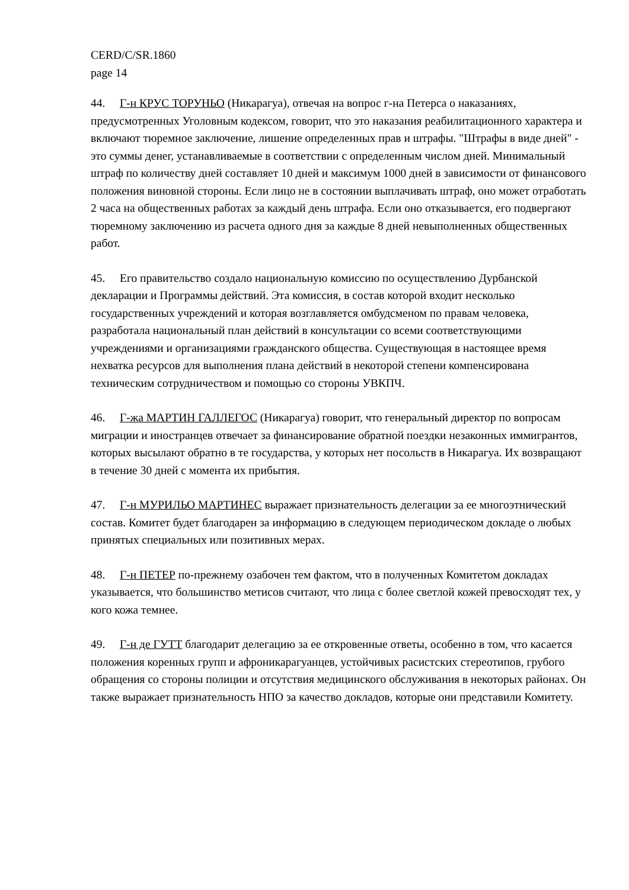CERD/C/SR.1860
page 14
44. Г-н КРУС ТОРУНЬО (Никарагуа), отвечая на вопрос г-на Петерса о наказаниях, предусмотренных Уголовным кодексом, говорит, что это наказания реабилитационного характера и включают тюремное заключение, лишение определенных прав и штрафы. "Штрафы в виде дней" - это суммы денег, устанавливаемые в соответствии с определенным числом дней. Минимальный штраф по количеству дней составляет 10 дней и максимум 1000 дней в зависимости от финансового положения виновной стороны. Если лицо не в состоянии выплачивать штраф, оно может отработать 2 часа на общественных работах за каждый день штрафа. Если оно отказывается, его подвергают тюремному заключению из расчета одного дня за каждые 8 дней невыполненных общественных работ.
45. Его правительство создало национальную комиссию по осуществлению Дурбанской декларации и Программы действий. Эта комиссия, в состав которой входит несколько государственных учреждений и которая возглавляется омбудсменом по правам человека, разработала национальный план действий в консультации со всеми соответствующими учреждениями и организациями гражданского общества. Существующая в настоящее время нехватка ресурсов для выполнения плана действий в некоторой степени компенсирована техническим сотрудничеством и помощью со стороны УВКПЧ.
46. Г-жа МАРТИН ГАЛЛЕГОС (Никарагуа) говорит, что генеральный директор по вопросам миграции и иностранцев отвечает за финансирование обратной поездки незаконных иммигрантов, которых высылают обратно в те государства, у которых нет посольств в Никарагуа. Их возвращают в течение 30 дней с момента их прибытия.
47. Г-н МУРИЛЬО МАРТИНЕС выражает признательность делегации за ее многоэтнический состав. Комитет будет благодарен за информацию в следующем периодическом докладе о любых принятых специальных или позитивных мерах.
48. Г-н ПЕТЕР по-прежнему озабочен тем фактом, что в полученных Комитетом докладах указывается, что большинство метисов считают, что лица с более светлой кожей превосходят тех, у кого кожа темнее.
49. Г-н де ГУТТ благодарит делегацию за ее откровенные ответы, особенно в том, что касается положения коренных групп и афроникарагуанцев, устойчивых расистских стереотипов, грубого обращения со стороны полиции и отсутствия медицинского обслуживания в некоторых районах. Он также выражает признательность НПО за качество докладов, которые они представили Комитету.